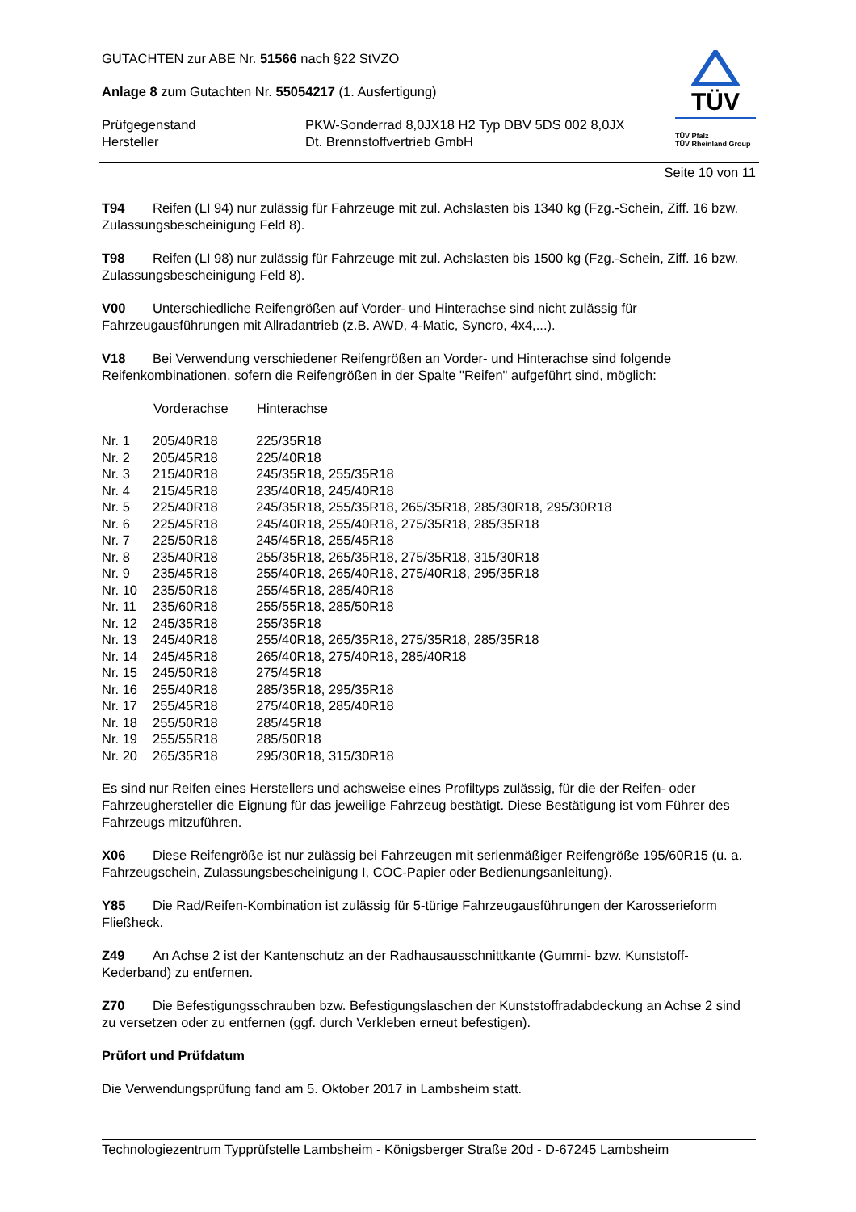GUTACHTEN zur ABE Nr. 51566 nach §22 StVZO
Anlage 8 zum Gutachten Nr. 55054217 (1. Ausfertigung)
| Prüfgegenstand | PKW-Sonderrad 8,0JX18 H2 Typ DBV 5DS 002 8,0JX |
| Hersteller | Dt. Brennstoffvertrieb GmbH |
TÜV
TÜV Pfalz
TÜV Rheinland Group
Seite 10 von 11
T94 Reifen (LI 94) nur zulässig für Fahrzeuge mit zul. Achslasten bis 1340 kg (Fzg.-Schein, Ziff. 16 bzw. Zulassungsbescheinigung Feld 8).
T98 Reifen (LI 98) nur zulässig für Fahrzeuge mit zul. Achslasten bis 1500 kg (Fzg.-Schein, Ziff. 16 bzw. Zulassungsbescheinigung Feld 8).
V00 Unterschiedliche Reifengrößen auf Vorder- und Hinterachse sind nicht zulässig für Fahrzeugausführungen mit Allradantrieb (z.B. AWD, 4-Matic, Syncro, 4x4,...).
V18 Bei Verwendung verschiedener Reifengrößen an Vorder- und Hinterachse sind folgende Reifenkombinationen, sofern die Reifengrößen in der Spalte "Reifen" aufgeführt sind, möglich:
| | Vorderachse | Hinterachse |
| --- | --- | --- |
| Nr. 1 | 205/40R18 | 225/35R18 |
| Nr. 2 | 205/45R18 | 225/40R18 |
| Nr. 3 | 215/40R18 | 245/35R18, 255/35R18 |
| Nr. 4 | 215/45R18 | 235/40R18, 245/40R18 |
| Nr. 5 | 225/40R18 | 245/35R18, 255/35R18, 265/35R18, 285/30R18, 295/30R18 |
| Nr. 6 | 225/45R18 | 245/40R18, 255/40R18, 275/35R18, 285/35R18 |
| Nr. 7 | 225/50R18 | 245/45R18, 255/45R18 |
| Nr. 8 | 235/40R18 | 255/35R18, 265/35R18, 275/35R18, 315/30R18 |
| Nr. 9 | 235/45R18 | 255/40R18, 265/40R18, 275/40R18, 295/35R18 |
| Nr. 10 | 235/50R18 | 255/45R18, 285/40R18 |
| Nr. 11 | 235/60R18 | 255/55R18, 285/50R18 |
| Nr. 12 | 245/35R18 | 255/35R18 |
| Nr. 13 | 245/40R18 | 255/40R18, 265/35R18, 275/35R18, 285/35R18 |
| Nr. 14 | 245/45R18 | 265/40R18, 275/40R18, 285/40R18 |
| Nr. 15 | 245/50R18 | 275/45R18 |
| Nr. 16 | 255/40R18 | 285/35R18, 295/35R18 |
| Nr. 17 | 255/45R18 | 275/40R18, 285/40R18 |
| Nr. 18 | 255/50R18 | 285/45R18 |
| Nr. 19 | 255/55R18 | 285/50R18 |
| Nr. 20 | 265/35R18 | 295/30R18, 315/30R18 |
Es sind nur Reifen eines Herstellers und achsweise eines Profiltyps zulässig, für die der Reifen- oder Fahrzeughersteller die Eignung für das jeweilige Fahrzeug bestätigt. Diese Bestätigung ist vom Führer des Fahrzeugs mitzuführen.
X06 Diese Reifengröße ist nur zulässig bei Fahrzeugen mit serienmäßiger Reifengröße 195/60R15 (u. a. Fahrzeugschein, Zulassungsbescheinigung I, COC-Papier oder Bedienungsanleitung).
Y85 Die Rad/Reifen-Kombination ist zulässig für 5-türige Fahrzeugausführungen der Karosserieform Fließheck.
Z49 An Achse 2 ist der Kantenschutz an der Radhausausschnittkante (Gummi- bzw. Kunststoff-Kederband) zu entfernen.
Z70 Die Befestigungsschrauben bzw. Befestigungslaschen der Kunststoffradabdeckung an Achse 2 sind zu versetzen oder zu entfernen (ggf. durch Verkleben erneut befestigen).
Prüfort und Prüfdatum
Die Verwendungsprüfung fand am 5. Oktober 2017 in Lambsheim statt.
Technologiezentrum Typprüfstelle Lambsheim - Königsberger Straße 20d - D-67245 Lambsheim